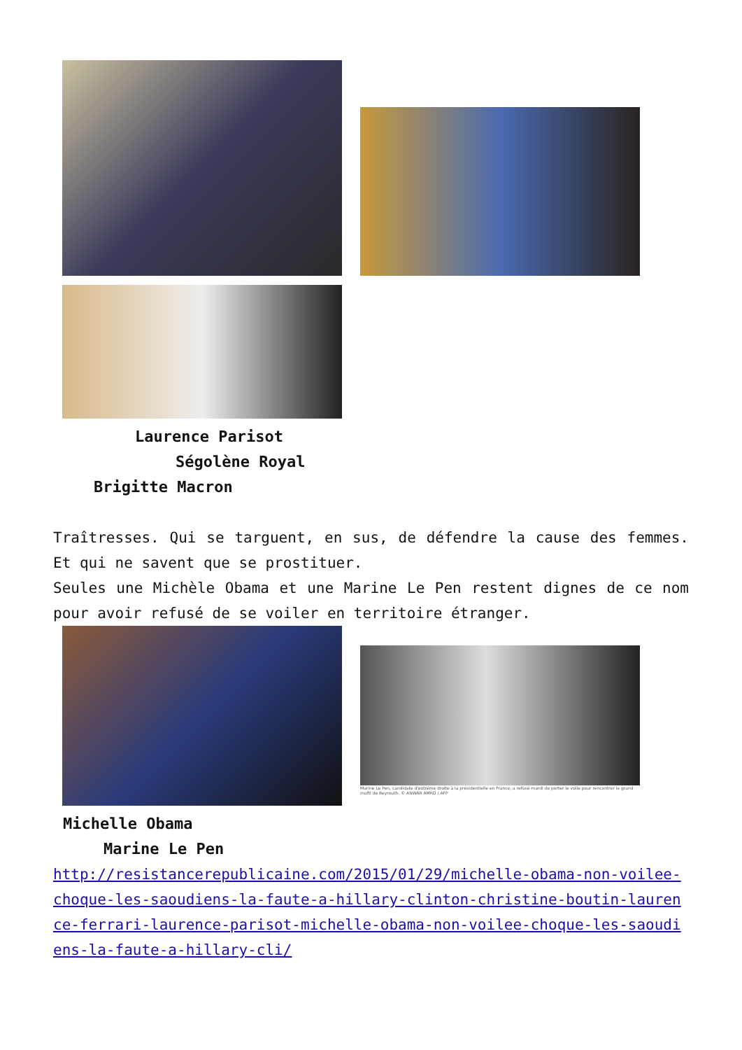Laurence Parisot
Ségolène Royal
Brigitte Macron
Traîtresses. Qui se targuent, en sus, de défendre la cause des femmes. Et qui ne savent que se prostituer.
Seules une Michèle Obama et une Marine Le Pen restent dignes de ce nom pour avoir refusé de se voiler en territoire étranger.
Marine Le Pen, candidate d'extrême droite à la présidentielle en France, a refusé mardi de porter le voile pour rencontrer le grand mufti de Beyrouth. © ANWAR AMRO / AFP
Michelle Obama
Marine Le Pen
http://resistancerepublicaine.com/2015/01/29/michelle-obama-non-voilee-choque-les-saoudiens-la-faute-a-hillary-clinton-christine-boutin-laurence-ferrari-laurence-parisot-michelle-obama-non-voilee-choque-les-saoudiens-la-faute-a-hillary-cli/